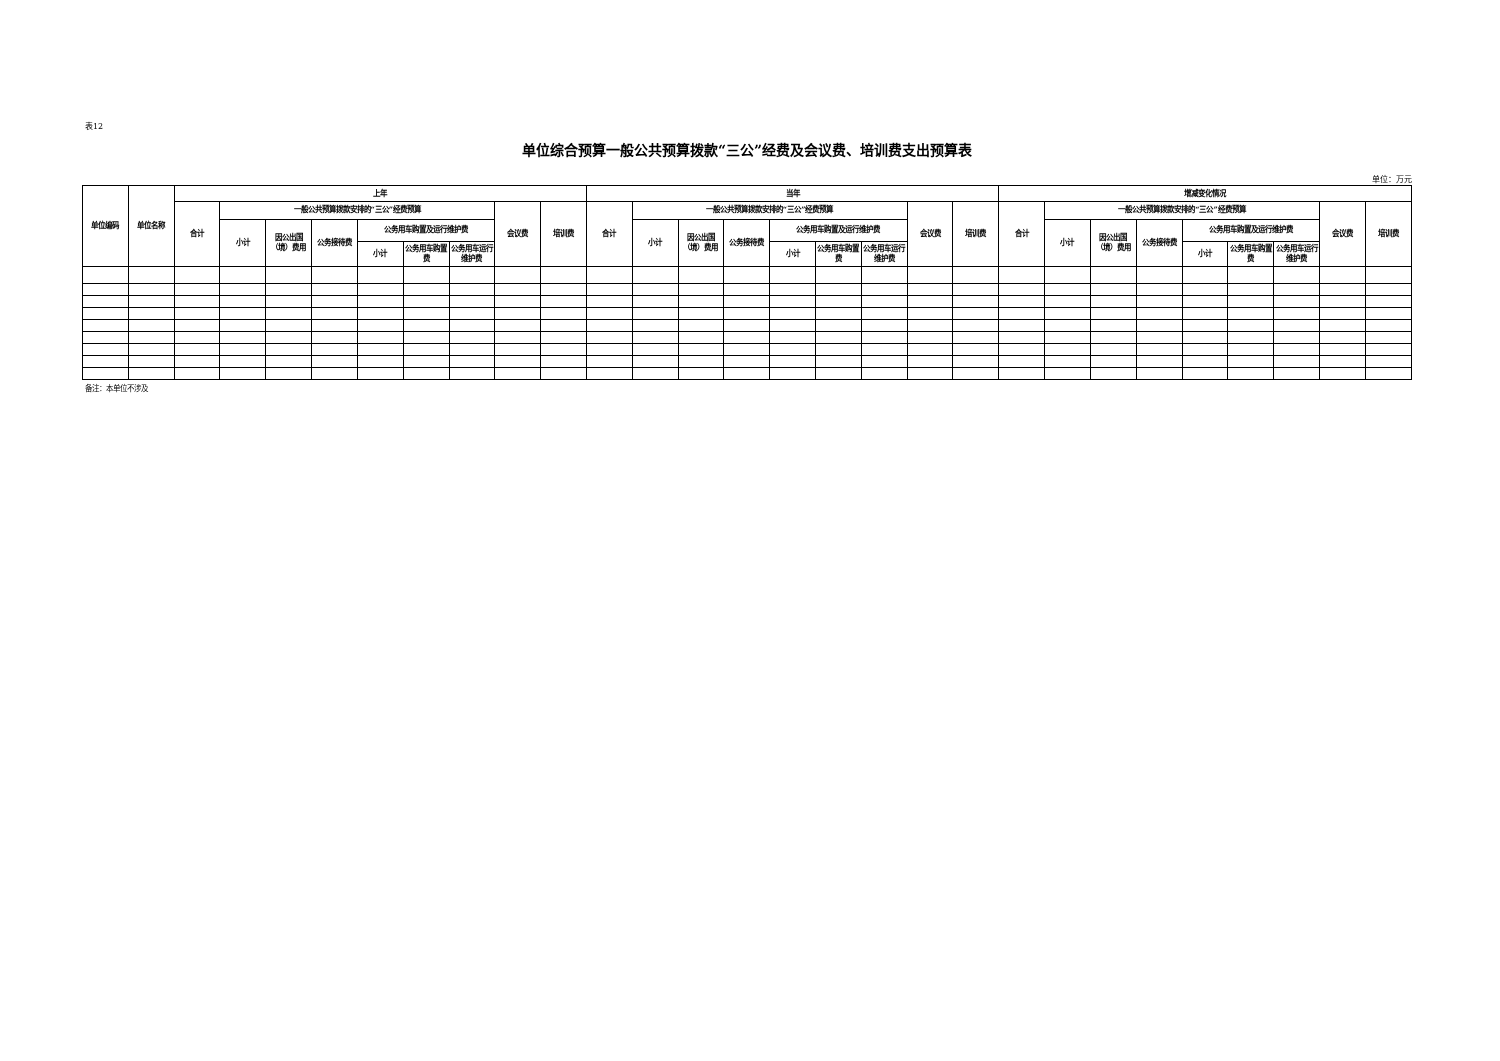表12
单位综合预算一般公共预算拨款“三公”经费及会议费、培训费支出预算表
单位：万元
| 单位编码 | 单位名称 | 上年 | | | | | | | | | 当年 | | | | | | | | | 增减变化情况 | | | | | | | | |
| --- | --- | --- | --- | --- | --- | --- | --- | --- | --- | --- | --- | --- | --- | --- | --- | --- | --- | --- | --- | --- | --- | --- | --- | --- | --- | --- | --- | --- |
| | | 合计 | 一般公共预算拨款安排的“三公”经费预算 | | | | | | 会议费 | 培训费 | 合计 | 一般公共预算拨款安排的“三公”经费预算 | | | | | | 会议费 | 培训费 | 合计 | 一般公共预算拨款安排的“三公”经费预算 | | | | | | 会议费 | 培训费 |
| | | | 小计 | 因公出国（境）费用 | 公务接待费 | 公务用车购置及运行维护费 | | | | | | 小计 | 因公出国（境）费用 | 公务接待费 | 公务用车购置及运行维护费 | | | | | | 小计 | 因公出国（境）费用 | 公务接待费 | 公务用车购置及运行维护费 | | | | |
| | | | | | | 小计 | 公务用车购置费 | 公务用车运行维护费 | | | | | | | 小计 | 公务用车购置费 | 公务用车运行维护费 | | | | | | | 小计 | 公务用车购置费 | 公务用车运行维护费 | | |
备注：本单位不涉及